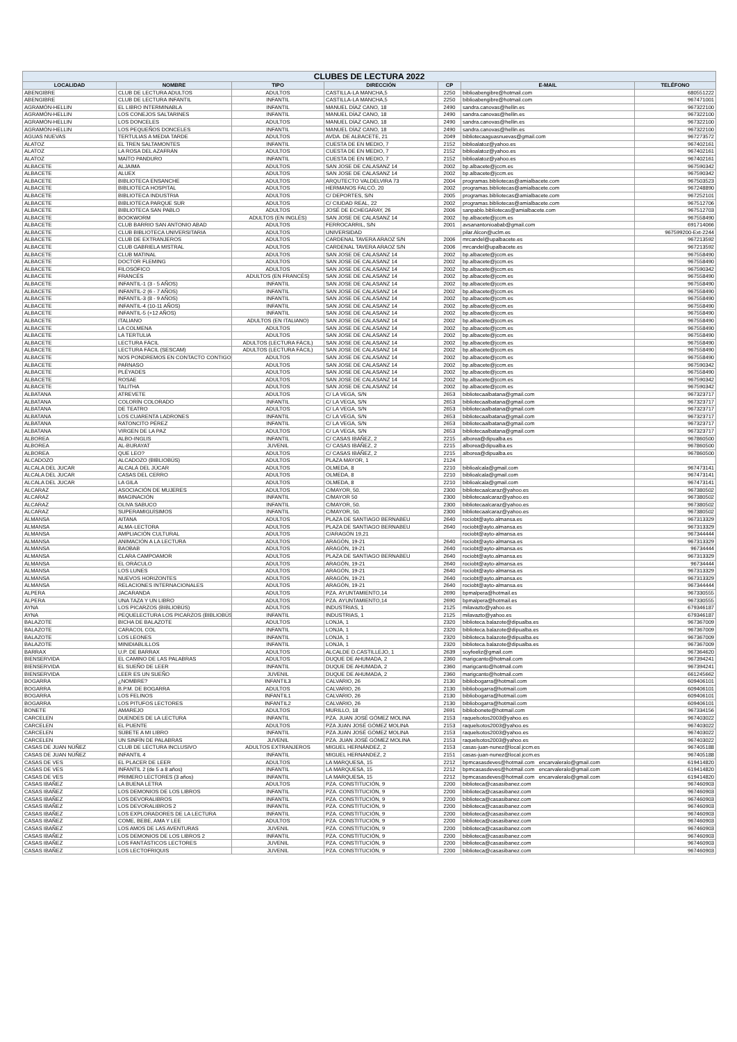| CLUBES DE LECTURA 2022 | | | | | | |
| --- | --- | --- | --- | --- | --- | --- |
| LOCALIDAD | NOMBRE | TIPO | DIRECCIÓN | CP | E-MAIL | TELÉFONO |
| ABENGIBRE | CLUB DE LECTURA ADULTOS | ADULTOS | CASTILLA-LA MANCHA,5 | 2250 | biblioabengibre@hotmail.com | 680551222 |
| ABENGIBRE | CLUB DE LECTURA INFANTIL | INFANTIL | CASTILLA-LA MANCHA,5 | 2250 | biblioabengibre@hotmail.com | 967471001 |
| AGRAMÓN-HELLIN | EL LIBRO INTERMINABLA | INFANTIL | MANUEL DÍAZ CANO, 18 | 2490 | sandra.canovas@hellin.es | 967322100 |
| AGRAMÓN-HELLIN | LOS CONEJOS SALTARINES | INFANTIL | MANUEL DÍAZ CANO, 18 | 2490 | sandra.canovas@hellin.es | 967322100 |
| AGRAMÓN-HELLIN | LOS DONCELES | ADULTOS | MANUEL DÍAZ CANO, 18 | 2490 | sandra.canovas@hellin.es | 967322100 |
| AGRAMÓN-HELLIN | LOS PEQUEÑOS DONCELES | INFANTIL | MANUEL DÍAZ CANO, 18 | 2490 | sandra.canovas@hellin.es | 967322100 |
| AGUAS NUEVAS | TERTULIAS A MEDIA TARDE | ADULTOS | AVDA. DE ALBACETE, 21 | 2049 | bibliotecaaguasnuevas@gmail.com | 967273572 |
| ALATOZ | EL TREN SALTAMONTES | INFANTIL | CUESTA DE EN MEDIO, 7 | 2152 | biblioalatoz@yahoo.es | 967402161 |
| ALATOZ | LA ROSA DEL AZAFRÁN | ADULTOS | CUESTA DE EN MEDIO, 7 | 2152 | biblioalatoz@yahoo.es | 967402161 |
| ALATOZ | MAÍTO PANDURO | INFANTIL | CUESTA DE EN MEDIO, 7 | 2152 | biblioalatoz@yahoo.es | 967402161 |
| ALBACETE | ALJAIMA | ADULTOS | SAN JOSE DE CALASANZ 14 | 2002 | bp.albacete@jccm.es | 967590342 |
| ALBACETE | ALUEX | ADULTOS | SAN JOSE DE CALASANZ 14 | 2002 | bp.albacete@jccm.es | 967590342 |
| ALBACETE | BIBLIOTECA ENSANCHE | ADULTOS | ARQUTECTO VALDELVIRA 73 | 2004 | programas.bibliotecas@amialbacete.com | 967503523 |
| ALBACETE | BIBLIOTECA HOSPITAL | ADULTOS | HERMANOS FALCÓ, 20 | 2002 | programas.bibliotecas@amialbacete.com | 967248890 |
| ALBACETE | BIBLIOTECA INDUSTRIA | ADULTOS | C/ DEPORTES, S/N | 2005 | programas.bibliotecas@amialbacete.com | 967252101 |
| ALBACETE | BIBLIOTECA PARQUE SUR | ADULTOS | C/ CIUDAD REAL, 22 | 2002 | programas.bibliotecas@amialbacete.com | 967512706 |
| ALBACETE | BIBLIOTECA SAN PABLO | ADULTOS | JOSÉ DE ECHEGARAY, 26 | 2006 | sanpablo.bibliotecas@amialbacete.com | 967512703 |
| ALBACETE | BOOKWORM | ADULTOS (EN INGLÉS) | SAN JOSE DE CALASANZ 14 | 2002 | bp.albacete@jccm.es | 967558490 |
| ALBACETE | CLUB BARRIO SAN ANTONIO ABAD | ADULTOS | FERROCARRIL, S/N | 2001 | avsanantonioabab@gmail.com | 691714066 |
| ALBACETE | CLUB BIBLIOTECA UNIVERSITARIA | ADULTOS | UNIVERSIDAD | | pilar.Alcon@uclm.es | 967599200-Ext-2244 |
| ALBACETE | CLUB DE EXTRANJEROS | ADULTOS | CARDENAL TAVERA ARAOZ S/N | 2006 | mrcandel@upalbacete.es | 967213592 |
| ALBACETE | CLUB GABRIELA MISTRAL | ADULTOS | CARDENAL TAVERA ARAOZ S/N | 2006 | mrcandel@upalbacete.es | 967213592 |
| ALBACETE | CLUB MATINAL | ADULTOS | SAN JOSE DE CALASANZ 14 | 2002 | bp.albacete@jccm.es | 967558490 |
| ALBACETE | DOCTOR FLEMING | ADULTOS | SAN JOSE DE CALASANZ 14 | 2002 | bp.albacete@jccm.es | 967558490 |
| ALBACETE | FILOSÓFICO | ADULTOS | SAN JOSE DE CALASANZ 14 | 2002 | bp.albacete@jccm.es | 967590342 |
| ALBACETE | FRANCÉS | ADULTOS (EN FRANCÉS) | SAN JOSE DE CALASANZ 14 | 2002 | bp.albacete@jccm.es | 967558490 |
| ALBACETE | INFANTIL-1 (3 - 5 AÑOS) | INFANTIL | SAN JOSE DE CALASANZ 14 | 2002 | bp.albacete@jccm.es | 967558490 |
| ALBACETE | INFANTIL-2 (6 - 7 AÑOS) | INFANTIL | SAN JOSE DE CALASANZ 14 | 2002 | bp.albacete@jccm.es | 967558490 |
| ALBACETE | INFANTIL-3 (8 - 9 AÑOS) | INFANTIL | SAN JOSE DE CALASANZ 14 | 2002 | bp.albacete@jccm.es | 967558490 |
| ALBACETE | INFANTIL-4 (10-11 AÑOS) | INFANTIL | SAN JOSE DE CALASANZ 14 | 2002 | bp.albacete@jccm.es | 967558490 |
| ALBACETE | INFANTIL-5 (+12 AÑOS) | INFANTIL | SAN JOSE DE CALASANZ 14 | 2002 | bp.albacete@jccm.es | 967558490 |
| ALBACETE | ITALIANO | ADULTOS (EN ITALIANO) | SAN JOSE DE CALASANZ 14 | 2002 | bp.albacete@jccm.es | 967558490 |
| ALBACETE | LA COLMENA | ADULTOS | SAN JOSE DE CALASANZ 14 | 2002 | bp.albacete@jccm.es | 967558490 |
| ALBACETE | LA TERTULIA | ADULTOS | SAN JOSE DE CALASANZ 14 | 2002 | bp.albacete@jccm.es | 967558490 |
| ALBACETE | LECTURA FÁCIL | ADULTOS (LECTURA FÁCIL) | SAN JOSE DE CALASANZ 14 | 2002 | bp.albacete@jccm.es | 967558490 |
| ALBACETE | LECTURA FÁCIL (SESCAM) | ADULTOS (LECTURA FÁCIL) | SAN JOSE DE CALASANZ 14 | 2002 | bp.albacete@jccm.es | 967558490 |
| ALBACETE | NOS PONDREMOS EN CONTACTO CONTIGO | ADULTOS | SAN JOSE DE CALASANZ 14 | 2002 | bp.albacete@jccm.es | 967558490 |
| ALBACETE | PARNASO | ADULTOS | SAN JOSE DE CALASANZ 14 | 2002 | bp.albacete@jccm.es | 967590342 |
| ALBACETE | PLÉYADES | ADULTOS | SAN JOSE DE CALASANZ 14 | 2002 | bp.albacete@jccm.es | 967558490 |
| ALBACETE | ROSAE | ADULTOS | SAN JOSE DE CALASANZ 14 | 2002 | bp.albacete@jccm.es | 967590342 |
| ALBACETE | TALITHA | ADULTOS | SAN JOSE DE CALASANZ 14 | 2002 | bp.albacete@jccm.es | 967590342 |
| ALBATANA | ATREVETE | ADULTOS | C/ LA VEGA, S/N | 2653 | bibliotecaalbatana@gmail.com | 967323717 |
| ALBATANA | COLORÍN COLORADO | INFANTIL | C/ LA VEGA, S/N | 2653 | bibliotecaalbatana@gmail.com | 967323717 |
| ALBATANA | DE TEATRO | ADULTOS | C/ LA VEGA, S/N | 2653 | bibliotecaalbatana@gmail.com | 967323717 |
| ALBATANA | LOS CUARENTA LADRONES | INFANTIL | C/ LA VEGA, S/N | 2653 | bibliotecaalbatana@gmail.com | 967323717 |
| ALBATANA | RATONCITO PÉREZ | INFANTIL | C/ LA VEGA, S/N | 2653 | bibliotecaalbatana@gmail.com | 967323717 |
| ALBATANA | VIRGEN DE LA PAZ | ADULTOS | C/ LA VEGA, S/N | 2653 | bibliotecaalbatana@gmail.com | 967323717 |
| ALBOREA | ALBO-INGLIS | INFANTIL | C/ CASAS IBÁÑEZ, 2 | 2215 | alborea@dipualba.es | 967860500 |
| ALBOREA | AL-BURAYAT | JUVENIL | C/ CASAS IBÁÑEZ, 2 | 2215 | alborea@dipualba.es | 967860500 |
| ALBOREA | QUE LEO? | ADULTOS | C/ CASAS IBÁÑEZ, 2 | 2215 | alborea@dipualba.es | 967860500 |
| ALCADOZO | ALCADOZO (BIBLIOBÚS) | ADULTOS | PLAZA MAYOR, 1 | 2124 | | |
| ALCALA DEL JUCAR | ALCALÁ DEL JÚCAR | ADULTOS | OLMEDA, 8 | 2210 | biblioalcala@gmail.com | 967473141 |
| ALCALA DEL JUCAR | CASAS DEL CERRO | ADULTOS | OLMEDA, 8 | 2210 | biblioalcala@gmail.com | 967473141 |
| ALCALA DEL JUCAR | LA GILA | ADULTOS | OLMEDA, 8 | 2210 | biblioalcala@gmail.com | 967473141 |
| ALCARAZ | ASOCIACIÓN DE MUJERES | ADULTOS | C/MAYOR, 50. | 2300 | bibliotecaalcaraz@yahoo.es | 967380502 |
| ALCARAZ | IMAGINACIÓN | INFANTIL | C/MAYOR 50 | 2300 | bibliotecaalcaraz@yahoo.es | 967380502 |
| ALCARAZ | OLIVA SABUCO | INFANTIL | C/MAYOR, 50. | 2300 | bibliotecaalcaraz@yahoo.es | 967380502 |
| ALCARAZ | SUPERAMIGUÍSIMOS | INFANTIL | C/MAYOR, 50. | 2300 | bibliotecaalcaraz@yahoo.es | 967380502 |
| ALMANSA | AITANA | ADULTOS | PLAZA DE SANTIAGO BERNABEU | 2640 | rociobt@ayto.almansa.es | 967313329 |
| ALMANSA | ALMA-LECTORA | ADULTOS | PLAZA DE SANTIAGO BERNABEU | 2640 | rociobt@ayto.almansa.es | 967313329 |
| ALMANSA | AMPLIACIÓN CULTURAL | ADULTOS | C/ARAGÓN 19,21 | | rociobt@ayto-almansa.es | 967344444 |
| ALMANSA | ANIMACIÓN A LA LECTURA | ADULTOS | ARAGÓN, 19-21 | 2640 | rociobt@ayto-almansa.es | 967313329 |
| ALMANSA | BAOBAB | ADULTOS | ARAGÓN, 19-21 | 2640 | rociobt@ayto-almansa.es | 96734444 |
| ALMANSA | CLARA CAMPOAMOR | ADULTOS | PLAZA DE SANTIAGO BERNABEU | 2640 | rociobt@ayto.almansa.es | 967313329 |
| ALMANSA | EL ORÁCULO | ADULTOS | ARAGÓN, 19-21 | 2640 | rociobt@ayto-almansa.es | 96734444 |
| ALMANSA | LOS LUNES | ADULTOS | ARAGÓN, 19-21 | 2640 | rociobt@ayto-almansa.es | 967313329 |
| ALMANSA | NUEVOS HORIZONTES | ADULTOS | ARAGÓN, 19-21 | 2640 | rociobt@ayto.almansa.es | 967313329 |
| ALMANSA | RELACIONES INTERNACIONALES | ADULTOS | ARAGÓN, 19-21 | 2640 | rociobt@ayto-almansa.es | 967344444 |
| ALPERA | JACARANDA | ADULTOS | PZA. AYUNTAMIENTO,14 | 2690 | bpmalpera@hotmail.es | 967330555 |
| ALPERA | UNA TAZA Y UN LIBRO | ADULTOS | PZA. AYUNTAMIENTO,14 | 2690 | bpmalpera@hotmail.es | 967330555 |
| AYNA | LOS PICARZOS (BIBLIOBÚS) | ADULTOS | INDUSTRIAS, 1 | 2125 | milavazto@yahoo.es | 679346187 |
| AYNA | PEQUELECTURA LOS PICARZOS (BIBLIOBÚS) | INFANTIL | INDUSTRIAS, 1 | 2125 | milavazto@yahoo.es | 679346187 |
| BALAZOTE | BICHA DE BALAZOTE | ADULTOS | LONJA, 1 | 2320 | biblioteca.balazote@dipualba.es | 967367009 |
| BALAZOTE | CARACOL COL | INFANTIL | LONJA, 1 | 2320 | biblioteca.balazote@dipualba.es | 967367009 |
| BALAZOTE | LOS LEONES | INFANTIL | LONJA, 1 | 2320 | biblioteca.balazote@dipualba.es | 967367009 |
| BALAZOTE | MINIDIABLILLOS | INFANTIL | LONJA, 1 | 2320 | biblioteca.balazote@dipualba.es | 967367009 |
| BARRAX | U.P. DE BARRAX | ADULTOS | ALCALDE D.CASTILLEJO, 1 | 2639 | soyfeeliz@gmail.com | 967364620 |
| BIENSERVIDA | EL CAMINO DE LAS PALABRAS | ADULTOS | DUQUE DE AHUMADA, 2 | 2360 | marigcanto@hotmail.com | 967394241 |
| BIENSERVIDA | EL SUEÑO DE LEER | INFANTIL | DUQUE DE AHUMADA, 2 | 2360 | marigcanto@hotmail.com | 967394241 |
| BIENSERVIDA | LEER ES UN SUEÑO | JUVENIL | DUQUE DE AHUMADA, 2 | 2360 | marigcanto@hotmail.com | 661245662 |
| BOGARRA | ¿NOMBRE? | INFANTIL3 | CALVARIO, 26 | 2130 | bibliobogarra@hotmail.com | 609406101 |
| BOGARRA | B.P.M. DE BOGARRA | ADULTOS | CALVARIO, 26 | 2130 | bibliobogarra@hotmail.com | 609406101 |
| BOGARRA | LOS FELINOS | INFANTIL1 | CALVARIO, 26 | 2130 | bibliobogarra@hotmail.com | 609406101 |
| BOGARRA | LOS PITUFOS LECTORES | INFANTIL2 | CALVARIO, 26 | 2130 | bibliobogarra@hotmail.com | 609406101 |
| BONETE | AMAREJO | ADULTOS | MURILLO, 18 | 2691 | bibliobonete@hotmail.com | 967334156 |
| CARCELEN | DUENDES DE LA LECTURA | INFANTIL | PZA. JUAN JOSÉ GÓMEZ MOLINA | 2153 | raquelsotos2003@yahoo.es | 967403022 |
| CARCELEN | EL PUENTE | ADULTOS | PZA JUAN JOSÉ GÓMEZ MOLINA | 2153 | raquelsotos2003@yahoo.es | 967403022 |
| CARCELEN | SÚBETE A MI LIBRO | INFANTIL | PZA JUAN JOSÉ GÓMEZ MOLINA | 2153 | raquelsotos2003@yahoo.es | 967403022 |
| CARCELEN | UN SINFÍN DE PALABRAS | JUVENIL | PZA. JUAN JOSÉ GÓMEZ MOLINA | 2153 | raquelsotos2003@yahoo.es | 967403022 |
| CASAS DE JUAN NÚÑEZ | CLUB DE LECTURA INCLUSIVO | ADULTOS EXTRANJEROS | MIGUEL HERNÁNDEZ, 2 | 2153 | casas-juan-nunez@local.jccm.es | 967405188 |
| CASAS DE JUAN NÚÑEZ | INFANTIL 4 | INFANTIL | MIGUEL HERNANDEZ, 2 | 2151 | casas-juan-nunez@local.jccm.es | 967405188 |
| CASAS DE VES | EL PLACER DE LEER | ADULTOS | LA MARQUESA, 15 | 2212 | bpmcasasdeves@hotmail.com encarvaleralo@gmail.com | 619414820 |
| CASAS DE VES | INFANTIL 2 (de 5 a 8 años) | INFANTIL | LA MARQUESA, 15 | 2212 | bpmcasasdeves@hotmail.com encarvaleralo@gmail.com | 619414820 |
| CASAS DE VES | PRIMERO LECTORES (3 años) | INFANTIL | LA MARQUESA, 15 | 2212 | bpmcasasdeves@hotmail.com encarvaleralo@gmail.com | 619414820 |
| CASAS IBAÑEZ | LA BUENA LETRA | ADULTOS | PZA. CONSTITUCIÓN, 9 | 2200 | biblioteca@casasibanez.com | 967460903 |
| CASAS IBAÑEZ | LOS DEMONIOS DE LOS LIBROS | INFANTIL | PZA. CONSTITUCIÓN, 9 | 2200 | biblioteca@casasibanez.com | 967460903 |
| CASAS IBAÑEZ | LOS DEVORALIBROS | INFANTIL | PZA. CONSTITUCIÓN, 9 | 2200 | biblioteca@casasibanez.com | 967460903 |
| CASAS IBAÑEZ | LOS DEVORALIBROS 2 | INFANTIL | PZA. CONSTITUCIÓN, 9 | 2200 | biblioteca@casasibanez.com | 967460903 |
| CASAS IBAÑEZ | LOS EXPLORADORES DE LA LECTURA | INFANTIL | PZA. CONSTITUCIÓN, 9 | 2200 | biblioteca@casasibanez.com | 967460903 |
| CASAS IBAÑEZ | COME, BEBE, AMA Y LEE | ADULTOS | PZA. CONSTITUCIÓN, 9 | 2200 | biblioteca@casasibanez.com | 967460903 |
| CASAS IBAÑEZ | LOS AMOS DE LAS AVENTURAS | JUVENIL | PZA. CONSTITUCIÓN, 9 | 2200 | biblioteca@casasibanez.com | 967460903 |
| CASAS IBAÑEZ | LOS DEMONIOS DE LOS LIBROS 2 | INFANTIL | PZA. CONSTITUCIÓN, 9 | 2200 | biblioteca@casasibanez.com | 967460903 |
| CASAS IBAÑEZ | LOS FANTÁSTICOS LECTORES | JUVENIL | PZA. CONSTITUCIÓN, 9 | 2200 | biblioteca@casasibanez.com | 967460903 |
| CASAS IBAÑEZ | LOS LECTOFRIQUIS | JUVENIL | PZA. CONSTITUCIÓN, 9 | 2200 | biblioteca@casasibanez.com | 967460903 |